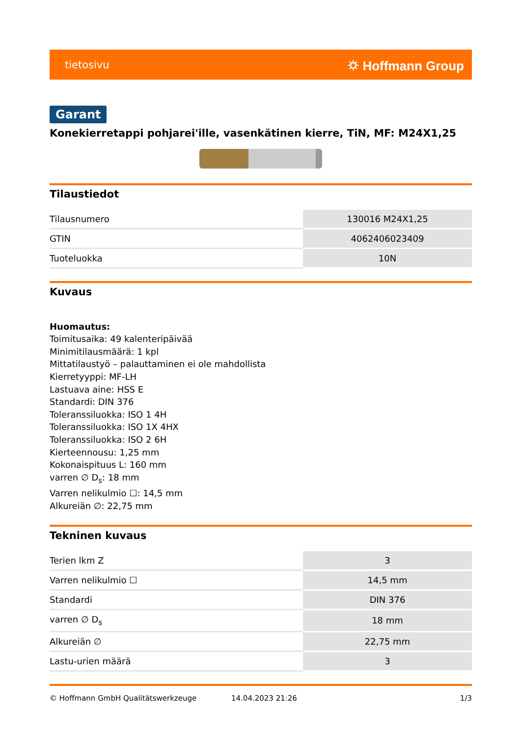tietosivu ⛭ Hoffmann Group
Garant
Konekierretappi pohjarei'ille, vasenkätinen kierre, TiN, MF: M24X1,25
Tilaustiedot
| Tilausnumero | 130016 M24X1,25 |
| GTIN | 4062406023409 |
| Tuoteluokka | 10N |
Kuvaus
Huomautus:
Toimitusaika: 49 kalenteripäivää
Minimitilausmäärä: 1 kpl
Mittatilaustyö – palauttaminen ei ole mahdollista
Kierretyyppi: MF-LH
Lastuava aine: HSS E
Standardi: DIN 376
Toleranssiluokka: ISO 1 4H
Toleranssiluokka: ISO 1X 4HX
Toleranssiluokka: ISO 2 6H
Kierteennousu: 1,25 mm
Kokonaispituus L: 160 mm
varren ∅ D<sub>s</sub>: 18 mm
Varren nelikulmio ☐: 14,5 mm
Alkureiän ∅: 22,75 mm
Tekninen kuvaus
| Terien lkm Z | 3 |
| Varren nelikulmio ☐ | 14,5 mm |
| Standardi | DIN 376 |
| varren ∅ D<sub>s</sub> | 18 mm |
| Alkureiän ∅ | 22,75 mm |
| Lastu-urien määrä | 3 |
© Hoffmann GmbH Qualitätswerkzeuge 14.04.2023 21:26 1/3